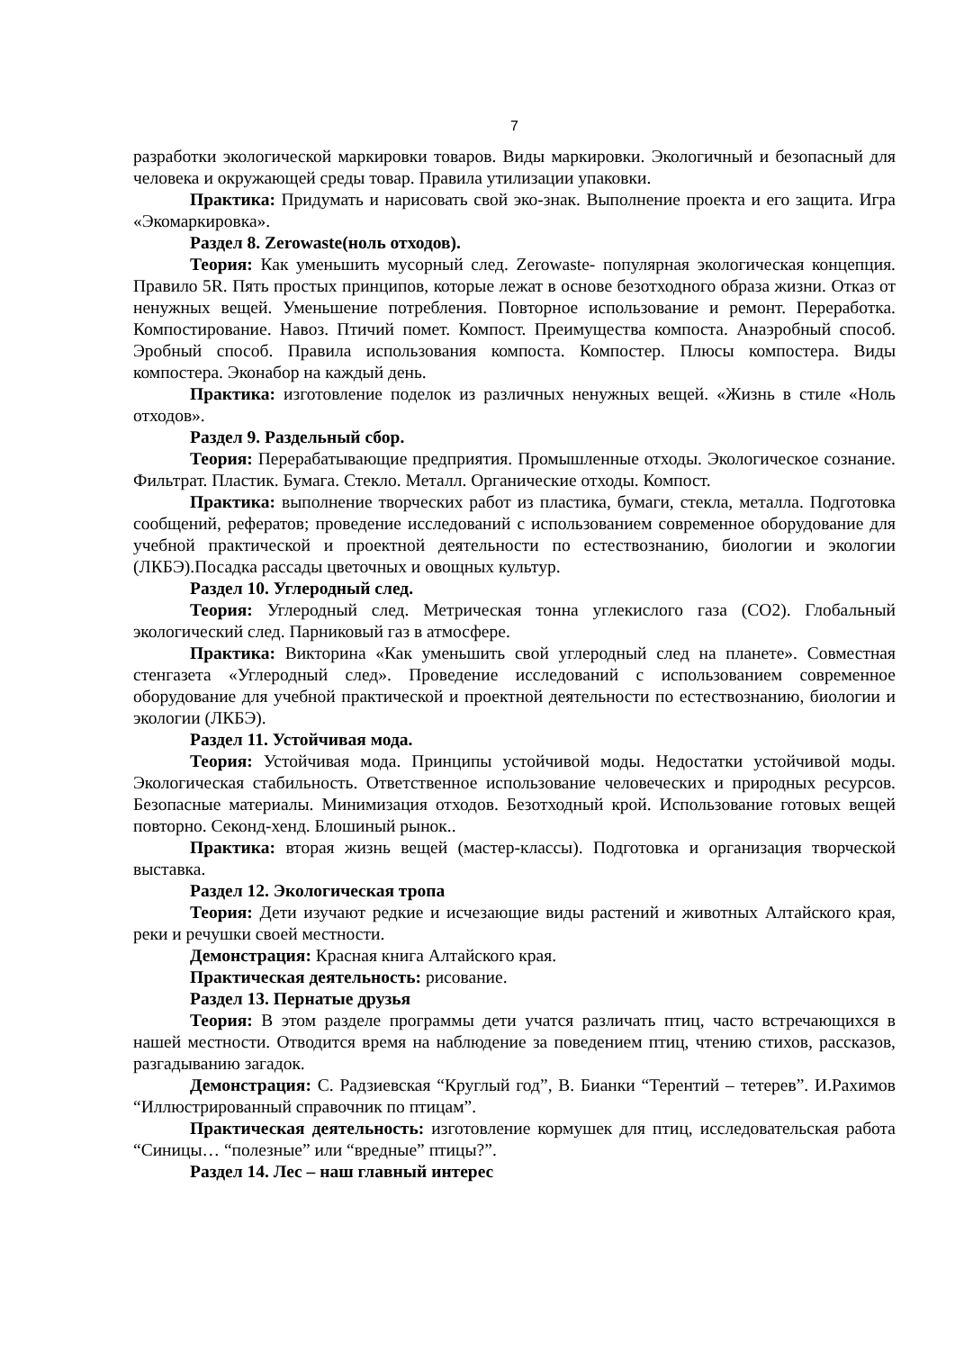7
разработки экологической маркировки товаров. Виды маркировки. Экологичный и безопасный для человека и окружающей среды товар. Правила утилизации упаковки.
Практика: Придумать и нарисовать свой эко-знак. Выполнение проекта и его защита. Игра «Экомаркировка».
Раздел 8. Zerowaste(ноль отходов).
Теория: Как уменьшить мусорный след. Zerowaste- популярная экологическая концепция. Правило 5R. Пять простых принципов, которые лежат в основе безотходного образа жизни. Отказ от ненужных вещей. Уменьшение потребления. Повторное использование и ремонт. Переработка. Компостирование. Навоз. Птичий помет. Компост. Преимущества компоста. Анаэробный способ. Эробный способ. Правила использования компоста. Компостер. Плюсы компостера. Виды компостера. Эконабор на каждый день.
Практика: изготовление поделок из различных ненужных вещей. «Жизнь в стиле «Ноль отходов».
Раздел 9. Раздельный сбор.
Теория: Перерабатывающие предприятия. Промышленные отходы. Экологическое сознание. Фильтрат. Пластик. Бумага. Стекло. Металл. Органические отходы. Компост.
Практика: выполнение творческих работ из пластика, бумаги, стекла, металла. Подготовка сообщений, рефератов; проведение исследований с использованием современное оборудование для учебной практической и проектной деятельности по естествознанию, биологии и экологии (ЛКБЭ).Посадка рассады цветочных и овощных культур.
Раздел 10. Углеродный след.
Теория: Углеродный след. Метрическая тонна углекислого газа (СО2). Глобальный экологический след. Парниковый газ в атмосфере.
Практика: Викторина «Как уменьшить свой углеродный след на планете». Совместная стенгазета «Углеродный след». Проведение исследований с использованием современное оборудование для учебной практической и проектной деятельности по естествознанию, биологии и экологии (ЛКБЭ).
Раздел 11. Устойчивая мода.
Теория: Устойчивая мода. Принципы устойчивой моды. Недостатки устойчивой моды. Экологическая стабильность. Ответственное использование человеческих и природных ресурсов. Безопасные материалы. Минимизация отходов. Безотходный крой. Использование готовых вещей повторно. Секонд-хенд. Блошиный рынок..
Практика: вторая жизнь вещей (мастер-классы). Подготовка и организация творческой выставка.
Раздел 12. Экологическая тропа
Теория: Дети изучают редкие и исчезающие виды растений и животных Алтайского края, реки и речушки своей местности.
Демонстрация: Красная книга Алтайского края.
Практическая деятельность: рисование.
Раздел 13. Пернатые друзья
Теория: В этом разделе программы дети учатся различать птиц, часто встречающихся в нашей местности. Отводится время на наблюдение за поведением птиц, чтению стихов, рассказов, разгадыванию загадок.
Демонстрация: С. Радзиевская “Круглый год”, В. Бианки “Терентий – тетерев”. И.Рахимов “Иллюстрированный справочник по птицам”.
Практическая деятельность: изготовление кормушек для птиц, исследовательская работа “Синицы… “полезные” или “вредные” птицы?”.
Раздел 14. Лес – наш главный интерес